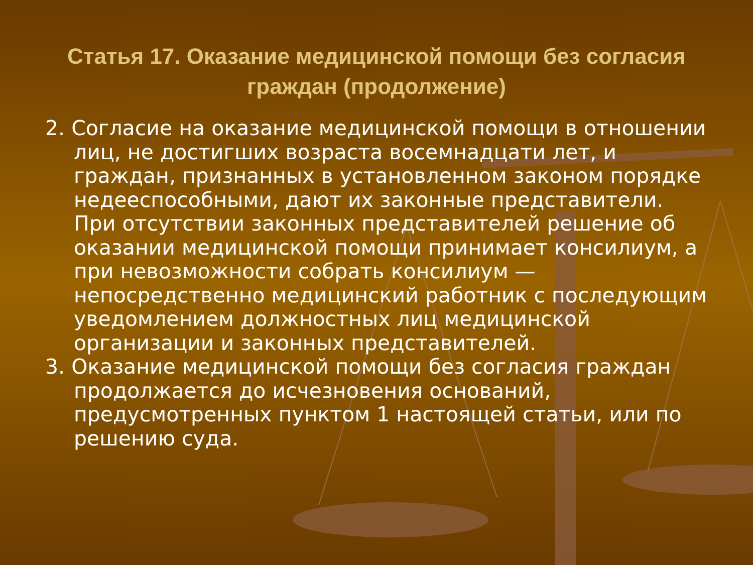Статья 17. Оказание медицинской помощи без согласия граждан (продолжение)
2. Согласие на оказание медицинской помощи в отношении лиц, не достигших возраста восемнадцати лет, и граждан, признанных в установленном законом порядке недееспособными, дают их законные представители. При отсутствии законных представителей решение об оказании медицинской помощи принимает консилиум, а при невозможности собрать консилиум — непосредственно медицинский работник с последующим уведомлением должностных лиц медицинской организации и законных представителей.
3. Оказание медицинской помощи без согласия граждан продолжается до исчезновения оснований, предусмотренных пунктом 1 настоящей статьи, или по решению суда.